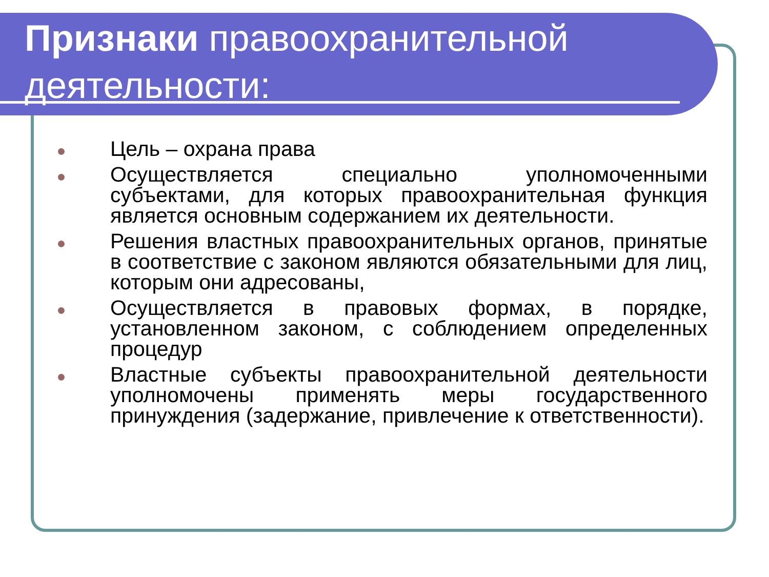Признаки правоохранительной
деятельности:
Цель – охрана права
Осуществляется специально уполномоченными субъектами, для которых правоохранительная функция является основным содержанием их деятельности.
Решения властных правоохранительных органов, принятые в соответствие с законом являются обязательными для лиц, которым они адресованы,
Осуществляется в правовых формах, в порядке, установленном законом, с соблюдением определенных процедур
Властные субъекты правоохранительной деятельности уполномочены применять меры государственного принуждения (задержание, привлечение к ответственности).